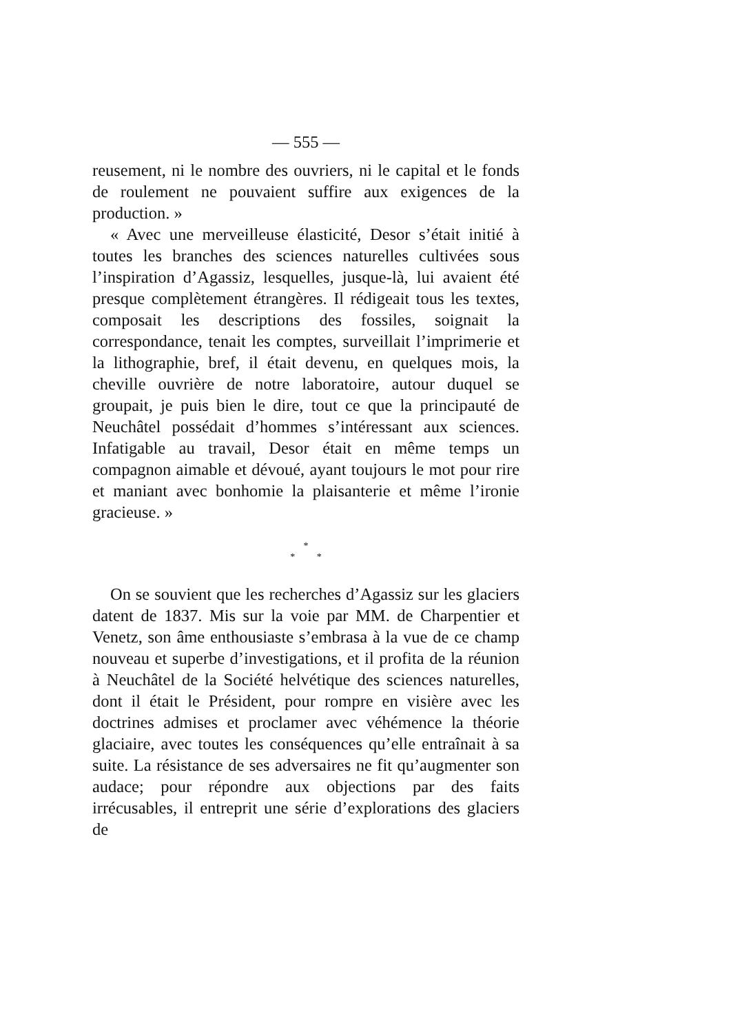— 555 —
reusement, ni le nombre des ouvriers, ni le capital et le fonds de roulement ne pouvaient suffire aux exigences de la production. »
« Avec une merveilleuse élasticité, Desor s’était initié à toutes les branches des sciences naturelles cultivées sous l’inspiration d’Agassiz, lesquelles, jusque-là, lui avaient été presque complètement étrangères. Il rédigeait tous les textes, composait les descriptions des fossiles, soignait la correspondance, tenait les comptes, surveillait l’imprimerie et la lithographie, bref, il était devenu, en quelques mois, la cheville ouvrière de notre laboratoire, autour duquel se groupait, je puis bien le dire, tout ce que la principauté de Neuchâtel possédait d’hommes s’intéressant aux sciences. Infatigable au travail, Desor était en même temps un compagnon aimable et dévoué, ayant toujours le mot pour rire et maniant avec bonhomie la plaisanterie et même l’ironie gracieuse. »
*
* *
On se souvient que les recherches d’Agassiz sur les glaciers datent de 1837. Mis sur la voie par MM. de Charpentier et Venetz, son âme enthousiaste s’embrasa à la vue de ce champ nouveau et superbe d’investigations, et il profita de la réunion à Neuchâtel de la Société helvétique des sciences naturelles, dont il était le Président, pour rompre en visière avec les doctrines admises et proclamer avec véhémence la théorie glaciaire, avec toutes les conséquences qu’elle entraînait à sa suite. La résistance de ses adversaires ne fit qu’augmenter son audace; pour répondre aux objections par des faits irrécusables, il entreprit une série d’explorations des glaciers de